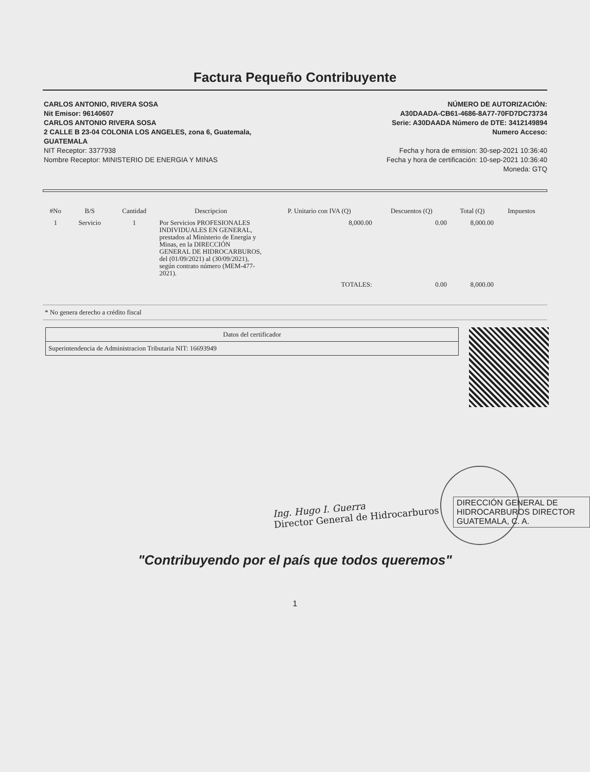Factura Pequeño Contribuyente
CARLOS ANTONIO, RIVERA SOSA
Nit Emisor: 96140607
CARLOS ANTONIO RIVERA SOSA
2 CALLE B 23-04 COLONIA LOS ANGELES, zona 6, Guatemala,
GUATEMALA
NIT Receptor: 3377938
Nombre Receptor: MINISTERIO DE ENERGIA Y MINAS
NÚMERO DE AUTORIZACIÓN:
A30DAADA-CB61-4686-8A77-70FD7DC73734
Serie: A30DAADA Número de DTE: 3412149894
Numero Acceso:
Fecha y hora de emision: 30-sep-2021 10:36:40
Fecha y hora de certificación: 10-sep-2021 10:36:40
Moneda: GTQ
| #No | B/S | Cantidad | Descripcion | P. Unitario con IVA (Q) | Descuentos (Q) | Total (Q) | Impuestos |
| --- | --- | --- | --- | --- | --- | --- | --- |
| 1 | Servicio | 1 | Por Servicios PROFESIONALES INDIVIDUALES EN GENERAL, prestados al Ministerio de Energía y Minas, en la DIRECCIÓN GENERAL DE HIDROCARBUROS, del (01/09/2021) al (30/09/2021), según contrato número (MEM-477-2021). | 8,000.00 | 0.00 | 8,000.00 | |
| | | | | TOTALES: | 0.00 | 8,000.00 | |
* No genera derecho a crédito fiscal
| Datos del certificador |
| Superintendencia de Administracion Tributaria NIT: 16693949 |
DIRECCIÓN GENERAL DE HIDROCARBUROS DIRECTOR GUATEMALA, C. A.
Ing. Hugo I. Guerra
Director General de Hidrocarburos
"Contribuyendo por el país que todos queremos"
1